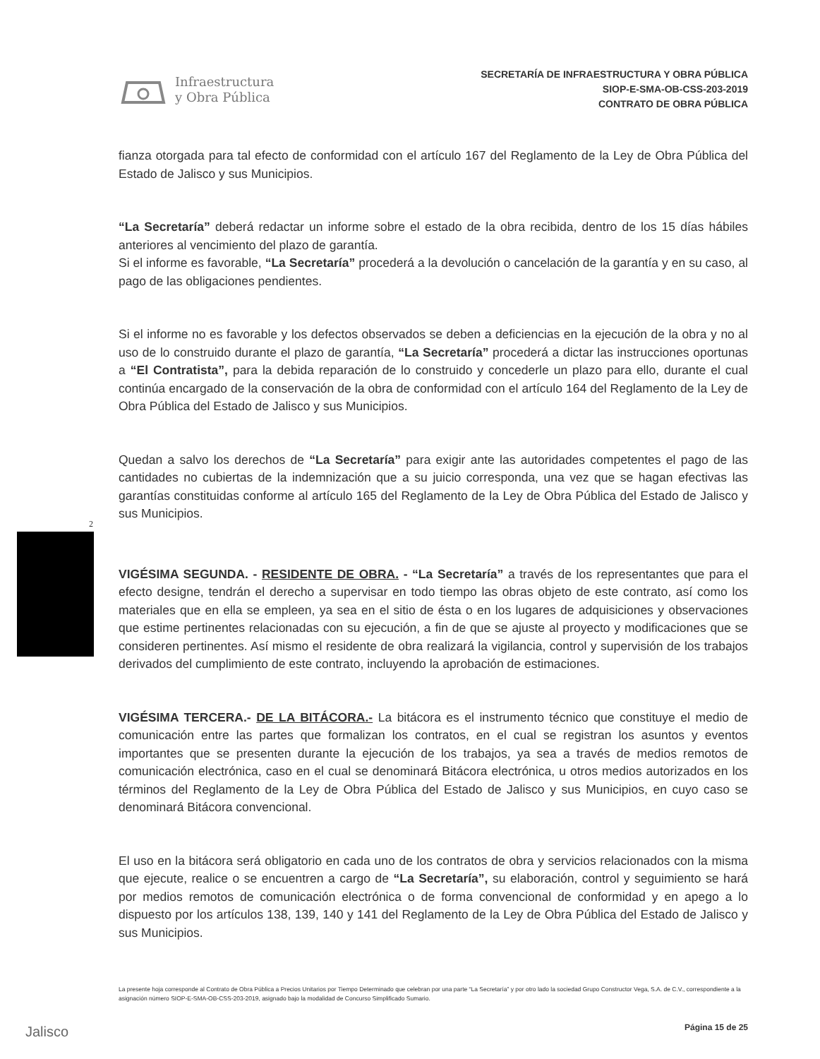Infraestructura
y Obra Pública
SECRETARÍA DE INFRAESTRUCTURA Y OBRA PÚBLICA
SIOP-E-SMA-OB-CSS-203-2019
CONTRATO DE OBRA PÚBLICA
fianza otorgada para tal efecto de conformidad con el artículo 167 del Reglamento de la Ley de Obra Pública del Estado de Jalisco y sus Municipios.
“La Secretaría” deberá redactar un informe sobre el estado de la obra recibida, dentro de los 15 días hábiles anteriores al vencimiento del plazo de garantía.
Si el informe es favorable, “La Secretaría” procederá a la devolución o cancelación de la garantía y en su caso, al pago de las obligaciones pendientes.
Si el informe no es favorable y los defectos observados se deben a deficiencias en la ejecución de la obra y no al uso de lo construido durante el plazo de garantía, “La Secretaría” procederá a dictar las instrucciones oportunas a “El Contratista”, para la debida reparación de lo construido y concederle un plazo para ello, durante el cual continúa encargado de la conservación de la obra de conformidad con el artículo 164 del Reglamento de la Ley de Obra Pública del Estado de Jalisco y sus Municipios.
Quedan a salvo los derechos de “La Secretaría” para exigir ante las autoridades competentes el pago de las cantidades no cubiertas de la indemnización que a su juicio corresponda, una vez que se hagan efectivas las garantías constituidas conforme al artículo 165 del Reglamento de la Ley de Obra Pública del Estado de Jalisco y sus Municipios.
VIGÉSIMA SEGUNDA. - RESIDENTE DE OBRA. - “La Secretaría” a través de los representantes que para el efecto designe, tendrán el derecho a supervisar en todo tiempo las obras objeto de este contrato, así como los materiales que en ella se empleen, ya sea en el sitio de ésta o en los lugares de adquisiciones y observaciones que estime pertinentes relacionadas con su ejecución, a fin de que se ajuste al proyecto y modificaciones que se consideren pertinentes. Así mismo el residente de obra realizará la vigilancia, control y supervisión de los trabajos derivados del cumplimiento de este contrato, incluyendo la aprobación de estimaciones.
VIGÉSIMA TERCERA.- DE LA BITÁCORA.- La bitácora es el instrumento técnico que constituye el medio de comunicación entre las partes que formalizan los contratos, en el cual se registran los asuntos y eventos importantes que se presenten durante la ejecución de los trabajos, ya sea a través de medios remotos de comunicación electrónica, caso en el cual se denominará Bitácora electrónica, u otros medios autorizados en los términos del Reglamento de la Ley de Obra Pública del Estado de Jalisco y sus Municipios, en cuyo caso se denominará Bitácora convencional.
El uso en la bitácora será obligatorio en cada uno de los contratos de obra y servicios relacionados con la misma que ejecute, realice o se encuentren a cargo de “La Secretaría”, su elaboración, control y seguimiento se hará por medios remotos de comunicación electrónica o de forma convencional de conformidad y en apego a lo dispuesto por los artículos 138, 139, 140 y 141 del Reglamento de la Ley de Obra Pública del Estado de Jalisco y sus Municipios.
2
La presente hoja corresponde al Contrato de Obra Pública a Precios Unitarios por Tiempo Determinado que celebran por una parte “La Secretaría” y por otro lado la sociedad Grupo Constructor Vega, S.A. de C.V., correspondiente a la asignación número SIOP-E-SMA-OB-CSS-203-2019, asignado bajo la modalidad de Concurso Simplificado Sumario.
Jalisco Página 15 de 25